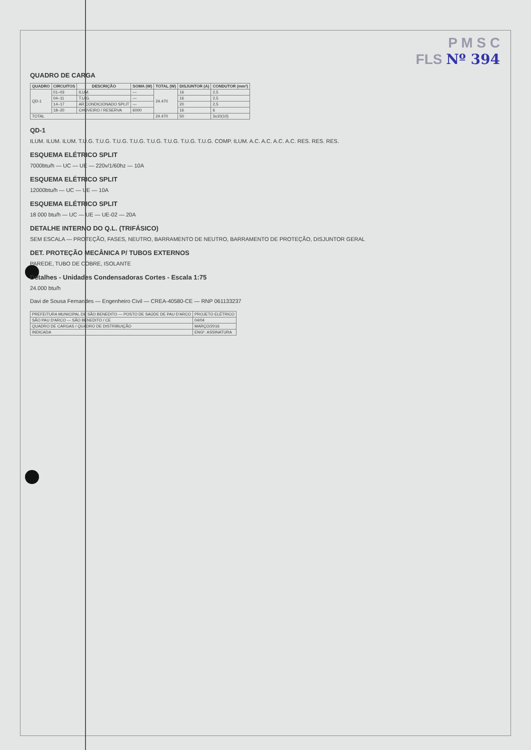P M S C
FLS Nº 394
QUADRO DE CARGA
| QUADRO | CIRCUITOS | DESCRIÇÃO | SOMA (W) | TOTAL (W) | DISJUNTOR (A) | CONDUTOR (mm²) |
| --- | --- | --- | --- | --- | --- | --- |
| QD-1 | 01–03 | ILUM. | — | 24.470 | 16 | 2,5 |
| | 04–11 | T.U.G. | — | | 16 | 2,5 |
| | 14–17 | AR CONDICIONADO SPLIT | — | | 20 | 2,5 |
| | 18–20 | CHUVEIRO / RESERVA | 6000 | | 16 | 6 |
| TOTAL | | | | 24.470 | 50 | 3x10(10) |
QD-1
ILUM. ILUM. ILUM. T.U.G. T.U.G. T.U.G. T.U.G. T.U.G. T.U.G. T.U.G. T.U.G. COMP. ILUM. A.C. A.C. A.C. A.C. RES. RES. RES.
ESQUEMA ELÉTRICO SPLIT
7000btu/h — UC — UE — 220v/1/60hz — 10A
ESQUEMA ELÉTRICO SPLIT
12000btu/h — UC — UE — 10A
ESQUEMA ELÉTRICO SPLIT
18 000 btu/h — UC — UE — UE-02 — 20A
DETALHE INTERNO DO Q.L. (TRIFÁSICO)
SEM ESCALA — PROTEÇÃO, FASES, NEUTRO, BARRAMENTO DE NEUTRO, BARRAMENTO DE PROTEÇÃO, DISJUNTOR GERAL
DET. PROTEÇÃO MECÂNICA P/ TUBOS EXTERNOS
PAREDE, TUBO DE COBRE, ISOLANTE
Detalhes - Unidades Condensadoras Cortes - Escala 1:75
24.000 btu/h
Davi de Sousa Fernandes — Engenheiro Civil — CREA-40580-CE — RNP 061133237
| PREFEITURA MUNICIPAL DE SÃO BENEDITO — POSTO DE SAÚDE DE PAU D'ARCO | PROJETO ELÉTRICO |
| SÃO PAU D'ARCO — SÃO BENEDITO / CE | 04/04 |
| QUADRO DE CARGAS / QUADRO DE DISTRIBUIÇÃO | MARÇO/2016 |
| INDICADA | ENGº. ASSINATURA |